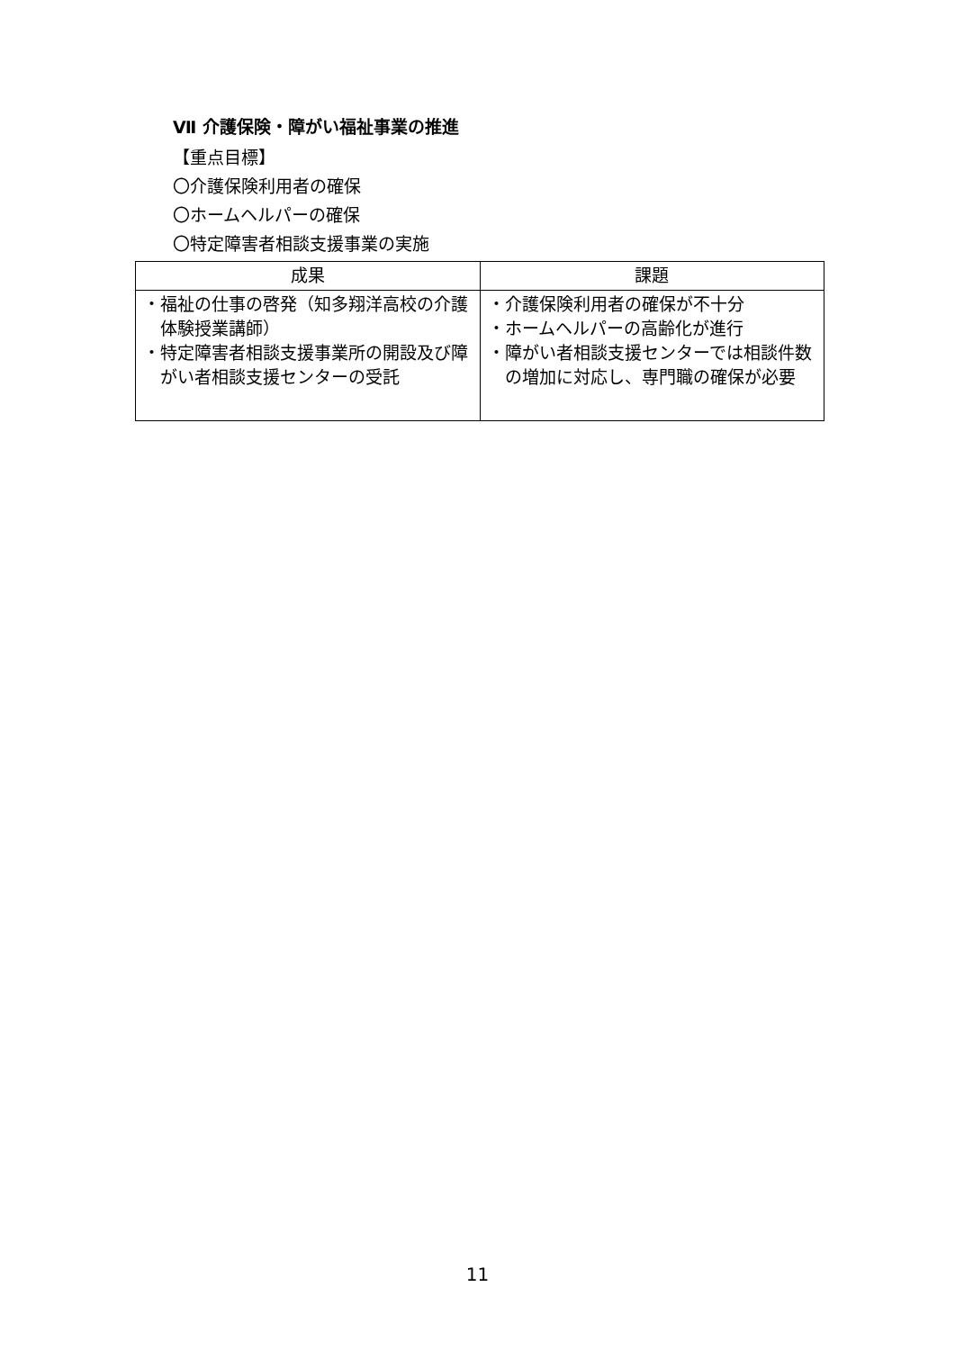Ⅶ 介護保険・障がい福祉事業の推進
【重点目標】
〇介護保険利用者の確保
〇ホームヘルパーの確保
〇特定障害者相談支援事業の実施
| 成果 | 課題 |
| --- | --- |
| ・福祉の仕事の啓発（知多翔洋高校の介護体験授業講師） ・特定障害者相談支援事業所の開設及び障がい者相談支援センターの受託 | ・介護保険利用者の確保が不十分 ・ホームヘルパーの高齢化が進行 ・障がい者相談支援センターでは相談件数の増加に対応し、専門職の確保が必要 |
11